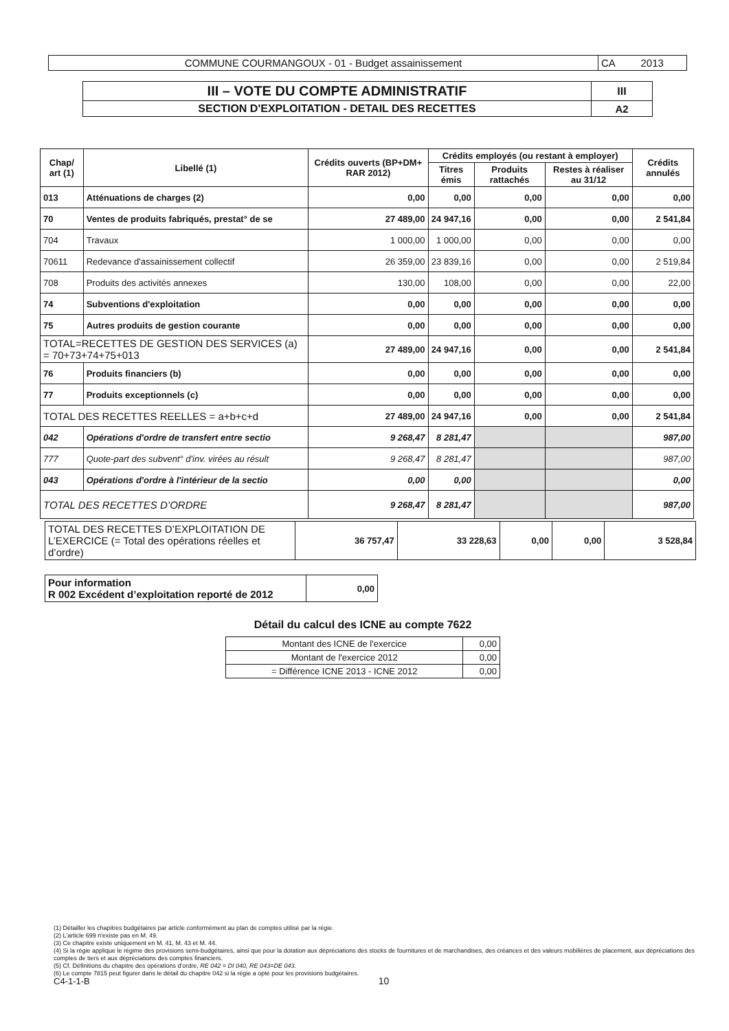| COMMUNE COURMANGOUX - 01 - Budget assainissement | CA 2013 |
| III – VOTE DU COMPTE ADMINISTRATIF | III |
| SECTION D'EXPLOITATION - DETAIL DES RECETTES | A2 |
| Chap/ art (1) | Libellé (1) | Crédits ouverts (BP+DM+ RAR 2012) | Crédits employés (ou restant à employer) | | | Crédits annulés |
| --- | --- | --- | --- | --- | --- | --- |
| | | | Titres émis | Produits rattachés | Restes à réaliser au 31/12 | |
| 013 | Atténuations de charges (2) | 0,00 | 0,00 | 0,00 | 0,00 | 0,00 |
| 70 | Ventes de produits fabriqués, prestat° de se | 27 489,00 | 24 947,16 | 0,00 | 0,00 | 2 541,84 |
| 704 | Travaux | 1 000,00 | 1 000,00 | 0,00 | 0,00 | 0,00 |
| 70611 | Redevance d'assainissement collectif | 26 359,00 | 23 839,16 | 0,00 | 0,00 | 2 519,84 |
| 708 | Produits des activités annexes | 130,00 | 108,00 | 0,00 | 0,00 | 22,00 |
| 74 | Subventions d'exploitation | 0,00 | 0,00 | 0,00 | 0,00 | 0,00 |
| 75 | Autres produits de gestion courante | 0,00 | 0,00 | 0,00 | 0,00 | 0,00 |
| TOTAL=RECETTES DE GESTION DES SERVICES (a) = 70+73+74+75+013 | | 27 489,00 | 24 947,16 | 0,00 | 0,00 | 2 541,84 |
| 76 | Produits financiers (b) | 0,00 | 0,00 | 0,00 | 0,00 | 0,00 |
| 77 | Produits exceptionnels (c) | 0,00 | 0,00 | 0,00 | 0,00 | 0,00 |
| TOTAL DES RECETTES REELLES = a+b+c+d | | 27 489,00 | 24 947,16 | 0,00 | 0,00 | 2 541,84 |
| 042 | Opérations d'ordre de transfert entre sectio | 9 268,47 | 8 281,47 | | | 987,00 |
| 777 | Quote-part des subvent° d'inv. virées au résult | 9 268,47 | 8 281,47 | | | 987,00 |
| 043 | Opérations d'ordre à l'intérieur de la sectio | 0,00 | 0,00 | | | 0,00 |
| TOTAL DES RECETTES D’ORDRE | | 9 268,47 | 8 281,47 | | | 987,00 |
| TOTAL DES RECETTES D’EXPLOITATION DE L’EXERCICE (= Total des opérations réelles et d’ordre) | 36 757,47 | 33 228,63 | 0,00 | 0,00 | 3 528,84 |
| Pour information R 002 Excédent d’exploitation reporté de 2012 | 0,00 |
Détail du calcul des ICNE au compte 7622
| Montant des ICNE de l'exercice | 0,00 |
| Montant de l'exercice 2012 | 0,00 |
| = Différence ICNE 2013 - ICNE 2012 | 0,00 |
(1) Détailler les chapitres budgétaires par article conformément au plan de comptes utilisé par la régie.
(2) L'article 699 n'existe pas en M. 49.
(3) Ce chapitre existe uniquement en M. 41, M. 43 et M. 44.
(4) Si la régie applique le régime des provisions semi-budgétaires, ainsi que pour la dotation aux dépréciations des stocks de fournitures et de marchandises, des créances et des valeurs mobilières de placement, aux dépréciations des comptes de tiers et aux dépréciations des comptes financiers.
(5) Cf. Définitions du chapitre des opérations d'ordre, RE 042 = DI 040, RE 043=DE 043.
(6) Le compte 7815 peut figurer dans le détail du chapitre 042 si la régie a opté pour les provisions budgétaires.
C4-1-1-B 10